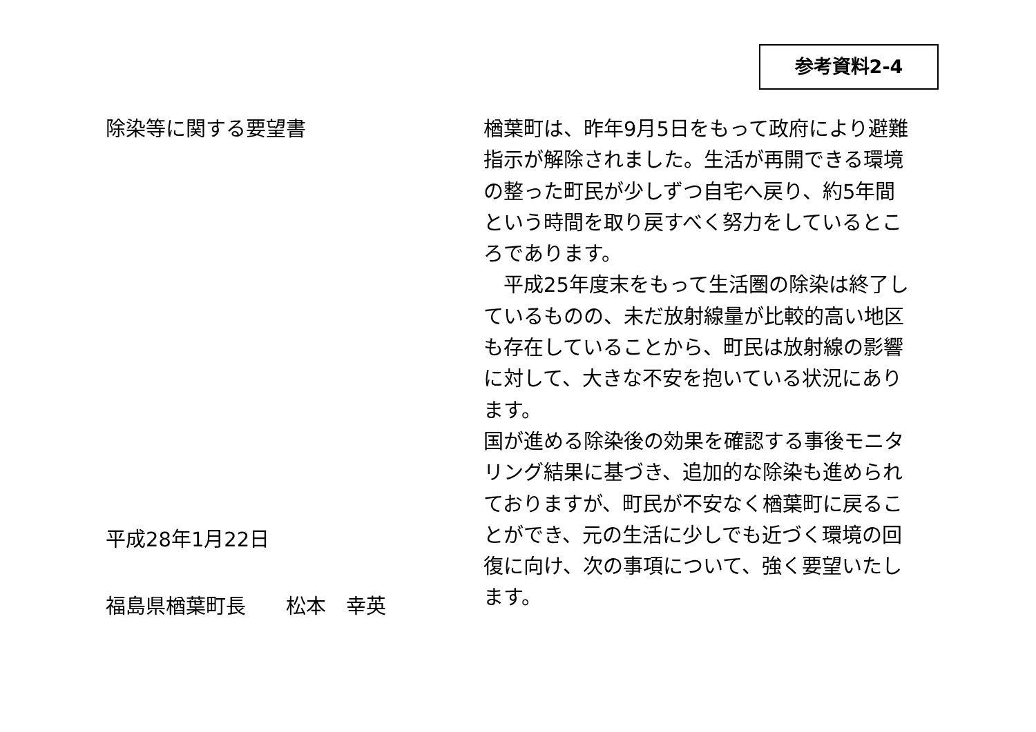参考資料2-4
除染等に関する要望書
平成28年1月22日
福島県楢葉町長　　松本　幸英
楢葉町は、昨年9月5日をもって政府により避難指示が解除されました。生活が再開できる環境の整った町民が少しずつ自宅へ戻り、約5年間という時間を取り戻すべく努力をしているところであります。
　平成25年度末をもって生活圏の除染は終了しているものの、未だ放射線量が比較的高い地区も存在していることから、町民は放射線の影響に対して、大きな不安を抱いている状況にあります。
国が進める除染後の効果を確認する事後モニタリング結果に基づき、追加的な除染も進められておりますが、町民が不安なく楢葉町に戻ることができ、元の生活に少しでも近づく環境の回復に向け、次の事項について、強く要望いたします。